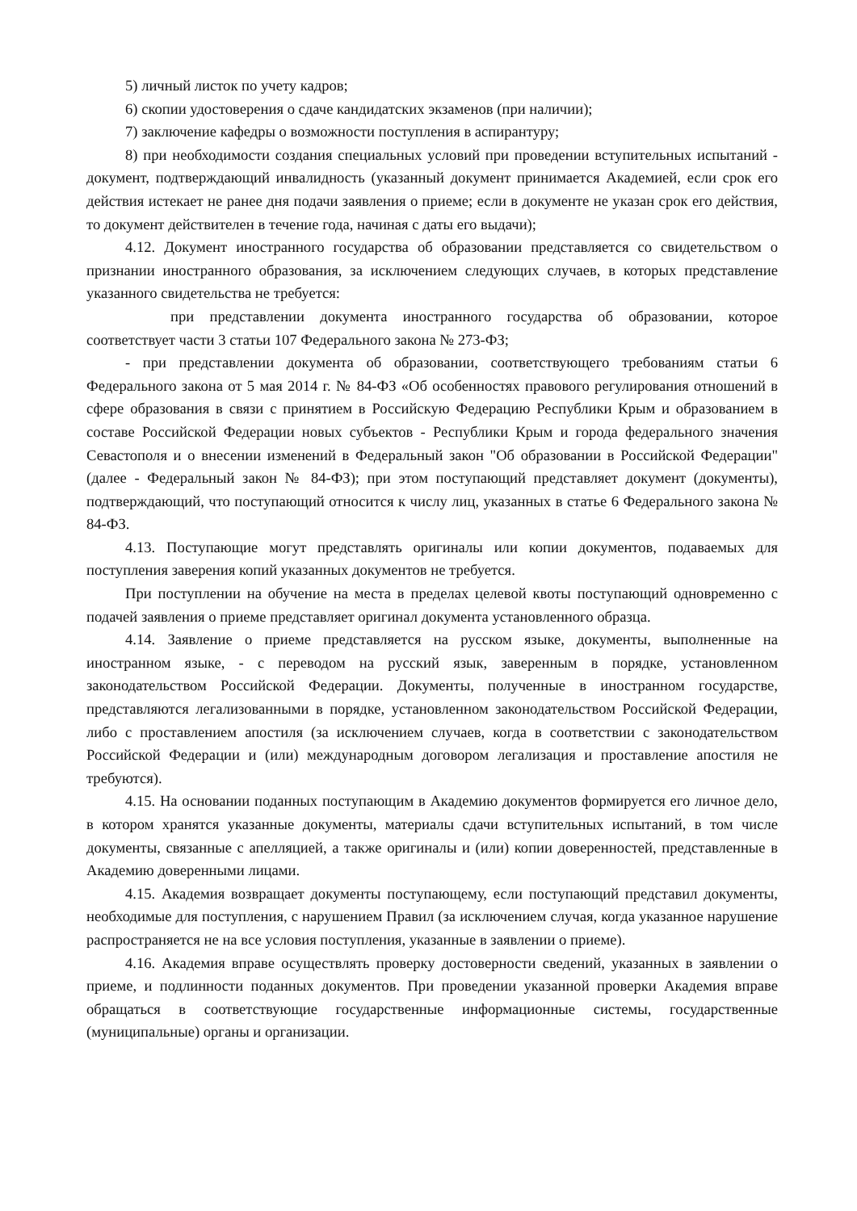5) личный листок по учету кадров;
6) скопии удостоверения о сдаче кандидатских экзаменов (при наличии);
7) заключение кафедры о возможности поступления в аспирантуру;
8) при необходимости создания специальных условий при проведении вступительных испытаний - документ, подтверждающий инвалидность (указанный документ принимается Академией, если срок его действия истекает не ранее дня подачи заявления о приеме; если в документе не указан срок его действия, то документ действителен в течение года, начиная с даты его выдачи);
4.12. Документ иностранного государства об образовании представляется со свидетельством о признании иностранного образования, за исключением следующих случаев, в которых представление указанного свидетельства не требуется:
при представлении документа иностранного государства об образовании, которое соответствует части 3 статьи 107 Федерального закона № 273-ФЗ;
- при представлении документа об образовании, соответствующего требованиям статьи 6 Федерального закона от 5 мая 2014 г. № 84-ФЗ «Об особенностях правового регулирования отношений в сфере образования в связи с принятием в Российскую Федерацию Республики Крым и образованием в составе Российской Федерации новых субъектов - Республики Крым и города федерального значения Севастополя и о внесении изменений в Федеральный закон "Об образовании в Российской Федерации" (далее - Федеральный закон № 84-ФЗ); при этом поступающий представляет документ (документы), подтверждающий, что поступающий относится к числу лиц, указанных в статье 6 Федерального закона № 84-ФЗ.
4.13. Поступающие могут представлять оригиналы или копии документов, подаваемых для поступления заверения копий указанных документов не требуется.
При поступлении на обучение на места в пределах целевой квоты поступающий одновременно с подачей заявления о приеме представляет оригинал документа установленного образца.
4.14. Заявление о приеме представляется на русском языке, документы, выполненные на иностранном языке, - с переводом на русский язык, заверенным в порядке, установленном законодательством Российской Федерации. Документы, полученные в иностранном государстве, представляются легализованными в порядке, установленном законодательством Российской Федерации, либо с проставлением апостиля (за исключением случаев, когда в соответствии с законодательством Российской Федерации и (или) международным договором легализация и проставление апостиля не требуются).
4.15. На основании поданных поступающим в Академию документов формируется его личное дело, в котором хранятся указанные документы, материалы сдачи вступительных испытаний, в том числе документы, связанные с апелляцией, а также оригиналы и (или) копии доверенностей, представленные в Академию доверенными лицами.
4.15. Академия возвращает документы поступающему, если поступающий представил документы, необходимые для поступления, с нарушением Правил (за исключением случая, когда указанное нарушение распространяется не на все условия поступления, указанные в заявлении о приеме).
4.16. Академия вправе осуществлять проверку достоверности сведений, указанных в заявлении о приеме, и подлинности поданных документов. При проведении указанной проверки Академия вправе обращаться в соответствующие государственные информационные системы, государственные (муниципальные) органы и организации.